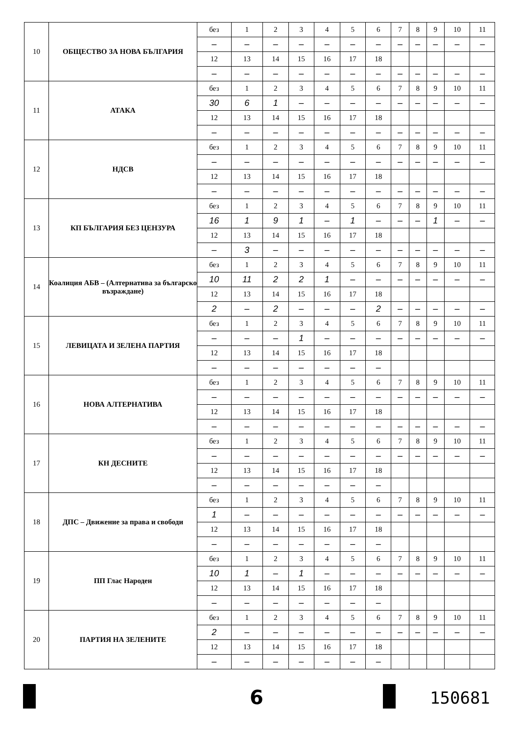| 10 | ОБЩЕСТВО ЗА НОВА БЪЛГАРИЯ | без | 1 | 2 | 3 | 4 | 5 | 6 | 7 | 8 | 9 | 10 | 11 |
| | | – | – | – | – | – | – | – | – | – | – | – | – |
| | | 12 | 13 | 14 | 15 | 16 | 17 | 18 | | | | | |
| | | – | – | – | – | – | – | – | – | – | – | – | – |
| 11 | АТАКА | без | 1 | 2 | 3 | 4 | 5 | 6 | 7 | 8 | 9 | 10 | 11 |
| | | 30 | 6 | 1 | – | – | – | – | – | – | – | – | – |
| | | 12 | 13 | 14 | 15 | 16 | 17 | 18 | | | | | |
| | | – | – | – | – | – | – | – | – | – | – | – | – |
| 12 | НДСВ | без | 1 | 2 | 3 | 4 | 5 | 6 | 7 | 8 | 9 | 10 | 11 |
| | | – | – | – | – | – | – | – | – | – | – | – | – |
| | | 12 | 13 | 14 | 15 | 16 | 17 | 18 | | | | | |
| | | – | – | – | – | – | – | – | – | – | – | – | – |
| 13 | КП БЪЛГАРИЯ БЕЗ ЦЕНЗУРА | без | 1 | 2 | 3 | 4 | 5 | 6 | 7 | 8 | 9 | 10 | 11 |
| | | 16 | 1 | 9 | 1 | – | 1 | – | – | – | 1 | – | – |
| | | 12 | 13 | 14 | 15 | 16 | 17 | 18 | | | | | |
| | | – | 3 | – | – | – | – | – | – | – | – | – | – |
| 14 | Коалиция АБВ – (Алтернатива за българско възраждане) | без | 1 | 2 | 3 | 4 | 5 | 6 | 7 | 8 | 9 | 10 | 11 |
| | | 10 | 11 | 2 | 2 | 1 | – | – | – | – | – | – | – |
| | | 12 | 13 | 14 | 15 | 16 | 17 | 18 | | | | | |
| | | 2 | – | 2 | – | – | – | 2 | – | – | – | – | – |
| 15 | ЛЕВИЦАТА И ЗЕЛЕНА ПАРТИЯ | без | 1 | 2 | 3 | 4 | 5 | 6 | 7 | 8 | 9 | 10 | 11 |
| | | – | – | – | 1 | – | – | – | – | – | – | – | – |
| | | 12 | 13 | 14 | 15 | 16 | 17 | 18 | | | | | |
| | | – | – | – | – | – | – | – | | | | | |
| 16 | НОВА АЛТЕРНАТИВА | без | 1 | 2 | 3 | 4 | 5 | 6 | 7 | 8 | 9 | 10 | 11 |
| | | – | – | – | – | – | – | – | – | – | – | – | – |
| | | 12 | 13 | 14 | 15 | 16 | 17 | 18 | | | | | |
| | | – | – | – | – | – | – | – | – | – | – | – | – |
| 17 | КН ДЕСНИТЕ | без | 1 | 2 | 3 | 4 | 5 | 6 | 7 | 8 | 9 | 10 | 11 |
| | | – | – | – | – | – | – | – | – | – | – | – | – |
| | | 12 | 13 | 14 | 15 | 16 | 17 | 18 | | | | | |
| | | – | – | – | – | – | – | – | | | | | |
| 18 | ДПС – Движение за права и свободи | без | 1 | 2 | 3 | 4 | 5 | 6 | 7 | 8 | 9 | 10 | 11 |
| | | 1 | – | – | – | – | – | – | – | – | – | – | – |
| | | 12 | 13 | 14 | 15 | 16 | 17 | 18 | | | | | |
| | | – | – | – | – | – | – | – | | | | | |
| 19 | ПП Глас Народен | без | 1 | 2 | 3 | 4 | 5 | 6 | 7 | 8 | 9 | 10 | 11 |
| | | 10 | 1 | – | 1 | – | – | – | – | – | – | – | – |
| | | 12 | 13 | 14 | 15 | 16 | 17 | 18 | | | | | |
| | | – | – | – | – | – | – | – | | | | | |
| 20 | ПАРТИЯ НА ЗЕЛЕНИТЕ | без | 1 | 2 | 3 | 4 | 5 | 6 | 7 | 8 | 9 | 10 | 11 |
| | | 2 | – | – | – | – | – | – | – | – | – | – | – |
| | | 12 | 13 | 14 | 15 | 16 | 17 | 18 | | | | | |
| | | – | – | – | – | – | – | – | | | | | |
6 150681